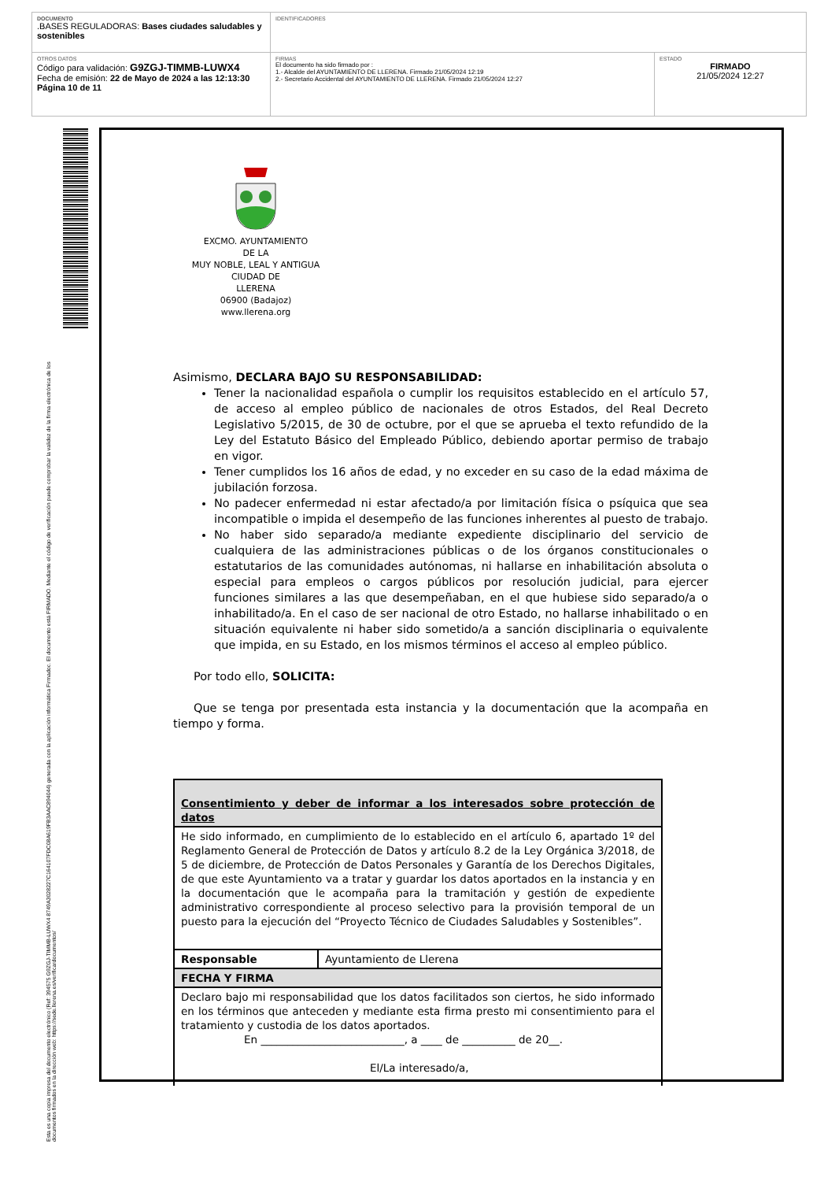| DOCUMENTO .BASES REGULADORAS: Bases ciudades saludables y sostenibles | IDENTIFICADORES | |
| OTROS DATOS Código para validación: G9ZGJ-TIMMB-LUWX4 Fecha de emisión: 22 de Mayo de 2024 a las 12:13:30 Página 10 de 11 | FIRMAS El documento ha sido firmado por : 1.- Alcalde del AYUNTAMIENTO DE LLERENA. Firmado 21/05/2024 12:19 2.- Secretario Accidental del AYUNTAMIENTO DE LLERENA. Firmado 21/05/2024 12:27 | ESTADO FIRMADO 21/05/2024 12:27 |
Esta es una copia impresa del documento electrónico (Ref: 394575 G9ZGJ-TIMMB-LUWX4 8749A3028227C164107FDC08A619FB3AAC894044) generada con la aplicación informática Firmadoc. El documento está FIRMADO. Mediante el código de verificación puede comprobar la validez de la firma electrónica de los documentos firmados en la dirección web: https://sede.llerena.es/verificardocumentos/
EXCMO. AYUNTAMIENTO
DE LA
MUY NOBLE, LEAL Y ANTIGUA
CIUDAD DE
LLERENA
06900 (Badajoz)
www.llerena.org
Asimismo, DECLARA BAJO SU RESPONSABILIDAD:
Tener la nacionalidad española o cumplir los requisitos establecido en el artículo 57, de acceso al empleo público de nacionales de otros Estados, del Real Decreto Legislativo 5/2015, de 30 de octubre, por el que se aprueba el texto refundido de la Ley del Estatuto Básico del Empleado Público, debiendo aportar permiso de trabajo en vigor.
Tener cumplidos los 16 años de edad, y no exceder en su caso de la edad máxima de jubilación forzosa.
No padecer enfermedad ni estar afectado/a por limitación física o psíquica que sea incompatible o impida el desempeño de las funciones inherentes al puesto de trabajo.
No haber sido separado/a mediante expediente disciplinario del servicio de cualquiera de las administraciones públicas o de los órganos constitucionales o estatutarios de las comunidades autónomas, ni hallarse en inhabilitación absoluta o especial para empleos o cargos públicos por resolución judicial, para ejercer funciones similares a las que desempeñaban, en el que hubiese sido separado/a o inhabilitado/a. En el caso de ser nacional de otro Estado, no hallarse inhabilitado o en situación equivalente ni haber sido sometido/a a sanción disciplinaria o equivalente que impida, en su Estado, en los mismos términos el acceso al empleo público.
Por todo ello, SOLICITA:
Que se tenga por presentada esta instancia y la documentación que la acompaña en tiempo y forma.
| Consentimiento y deber de informar a los interesados sobre protección de datos | |
| He sido informado, en cumplimiento de lo establecido en el artículo 6, apartado 1º del Reglamento General de Protección de Datos y artículo 8.2 de la Ley Orgánica 3/2018, de 5 de diciembre, de Protección de Datos Personales y Garantía de los Derechos Digitales, de que este Ayuntamiento va a tratar y guardar los datos aportados en la instancia y en la documentación que le acompaña para la tramitación y gestión de expediente administrativo correspondiente al proceso selectivo para la provisión temporal de un puesto para la ejecución del “Proyecto Técnico de Ciudades Saludables y Sostenibles”. | |
| Responsable | Ayuntamiento de Llerena |
| FECHA Y FIRMA | |
| Declaro bajo mi responsabilidad que los datos facilitados son ciertos, he sido informado en los términos que anteceden y mediante esta firma presto mi consentimiento para el tratamiento y custodia de los datos aportados. En ___________________________, a ____ de __________ de 20__. El/La interesado/a, | |